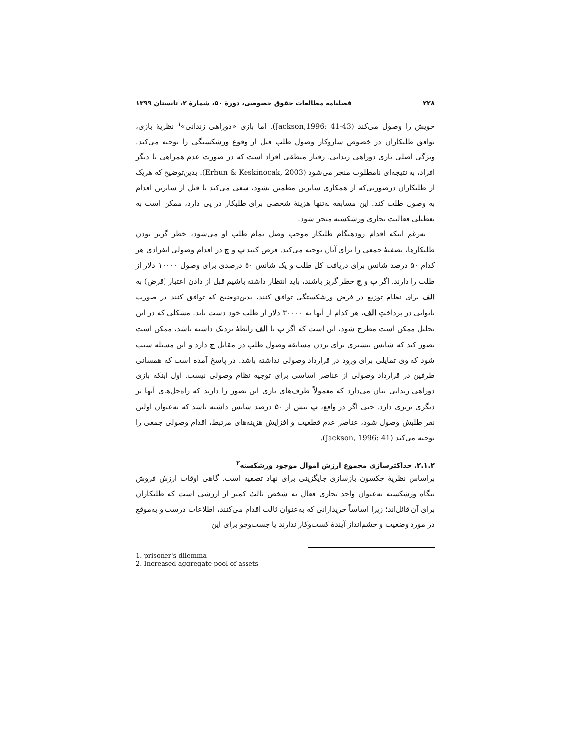۲۲۸ فصلنامه مطالعات حقوق خصوصی، دورهٔ ۵۰، شمارهٔ ۲، تابستان ۱۳۹۹
خویش را وصول می‌کند (Jackson,1996: 41-43). اما بازی «دوراهی زندانی»<sup>۱</sup> نظریهٔ بازی، توافق طلبکاران در خصوص سازوکار وصول طلب قبل از وقوع ورشکستگی را توجیه می‌کند. ویژگی اصلی بازی دوراهی زندانی، رفتار منطقی افراد است که در صورت عدم همراهی با دیگر افراد، به نتیجه‌ای نامطلوب منجر می‌شود (Erhun & Keskinocak, 2003). بدین‌توضیح که هریک از طلبکاران درصورتی‌که از همکاری سایرین مطمئن نشود، سعی می‌کند تا قبل از سایرین اقدام به وصول طلب کند. این مسابقه نه‌تنها هزینهٔ شخصی برای طلبکار در پی دارد، ممکن است به تعطیلی فعالیت تجاری ورشکسته منجر شود.
به‌رغم اینکه اقدام زودهنگام طلبکار موجب وصل تمام طلب او می‌شود، خطر گریز بودن طلبکارها، تصفیهٔ جمعی را برای آنان توجیه می‌کند. فرض کنید ب و ج در اقدام وصولی انفرادی هر کدام ۵۰ درصد شانس برای دریافت کل طلب و یک شانس ۵۰ درصدی برای وصول ۱۰۰۰۰ دلار از طلب را دارند. اگر ب و ج خطر گریز باشند، باید انتظار داشته باشیم قبل از دادن اعتبار (قرض) به الف برای نظام توزیع در فرض ورشکستگی توافق کنند، بدین‌توضیح که توافق کنند در صورت ناتوانی در پرداختِ الف، هر کدام از آنها به ۳۰۰۰۰ دلار از طلب خود دست یابد. مشکلی که در این تحلیل ممکن است مطرح شود، این است که اگر ب با الف رابطهٔ نزدیک داشته باشد، ممکن است تصور کند که شانس بیشتری برای بردن مسابقه وصول طلب در مقابل ج دارد و این مسئله سبب شود که وی تمایلی برای ورود در قرارداد وصولی نداشته باشد. در پاسخ آمده است که همسانی طرفین در قرارداد وصولی از عناصر اساسی برای توجیه نظام وصولی نیست. اول اینکه بازی دوراهی زندانی بیان می‌دارد که معمولاً طرف‌های بازی این تصور را دارند که راه‌حل‌های آنها بر دیگری برتری دارد. حتی اگر در واقع، ب بیش از ۵۰ درصد شانس داشته باشد که به‌عنوان اولین نفر طلبش وصول شود، عناصر عدم قطعیت و افزایش هزینه‌های مرتبط، اقدام وصولی جمعی را توجیه می‌کند (Jackson, 1996: 41).
۲.۱.۲. حداکثرسازی مجموع ارزش اموال موجود ورشکسته<sup>۲</sup>
براساس نظریهٔ جکسون بازسازی جایگزینی برای نهاد تصفیه است. گاهی اوقات ارزش فروش بنگاه ورشکسته به‌عنوان واحد تجاری فعال به شخص ثالث کمتر از ارزشی است که طلبکاران برای آن قائل‌اند؛ زیرا اساساً خریدارانی که به‌عنوان ثالث اقدام می‌کنند، اطلاعات درست و به‌موقع در مورد وضعیت و چشم‌انداز آیندهٔ کسب‌وکار ندارند یا جست‌وجو برای این
1. prisoner's dilemma
2. Increased aggregate pool of assets